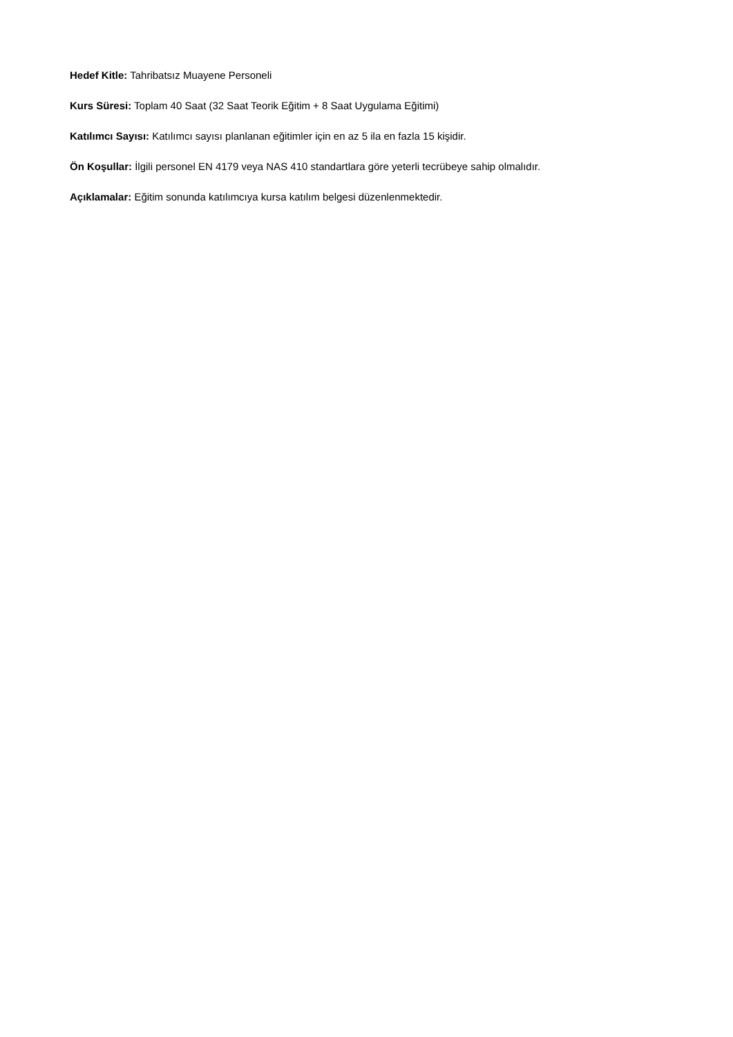Hedef Kitle: Tahribatsız Muayene Personeli
Kurs Süresi: Toplam 40 Saat (32 Saat Teorik Eğitim + 8 Saat Uygulama Eğitimi)
Katılımcı Sayısı: Katılımcı sayısı planlanan eğitimler için en az 5 ila en fazla 15 kişidir.
Ön Koşullar: İlgili personel EN 4179 veya NAS 410 standartlara göre yeterli tecrübeye sahip olmalıdır.
Açıklamalar: Eğitim sonunda katılımcıya kursa katılım belgesi düzenlenmektedir.